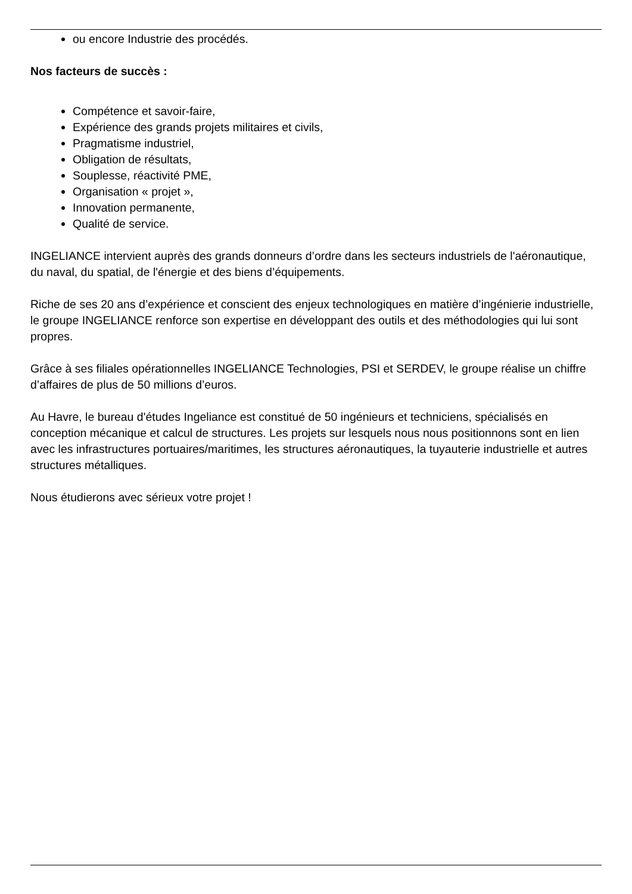ou encore Industrie des procédés.
Nos facteurs de succès :
Compétence et savoir-faire,
Expérience des grands projets militaires et civils,
Pragmatisme industriel,
Obligation de résultats,
Souplesse, réactivité PME,
Organisation « projet »,
Innovation permanente,
Qualité de service.
INGELIANCE intervient auprès des grands donneurs d’ordre dans les secteurs industriels de l'aéronautique, du naval, du spatial, de l'énergie et des biens d’équipements.
Riche de ses 20 ans d’expérience et conscient des enjeux technologiques en matière d’ingénierie industrielle, le groupe INGELIANCE renforce son expertise en développant des outils et des méthodologies qui lui sont propres.
Grâce à ses filiales opérationnelles INGELIANCE Technologies, PSI et SERDEV, le groupe réalise un chiffre d’affaires de plus de 50 millions d’euros.
Au Havre, le bureau d'études Ingeliance est constitué de 50 ingénieurs et techniciens, spécialisés en conception mécanique et calcul de structures. Les projets sur lesquels nous nous positionnons sont en lien avec les infrastructures portuaires/maritimes, les structures aéronautiques, la tuyauterie industrielle et autres structures métalliques.
Nous étudierons avec sérieux votre projet !